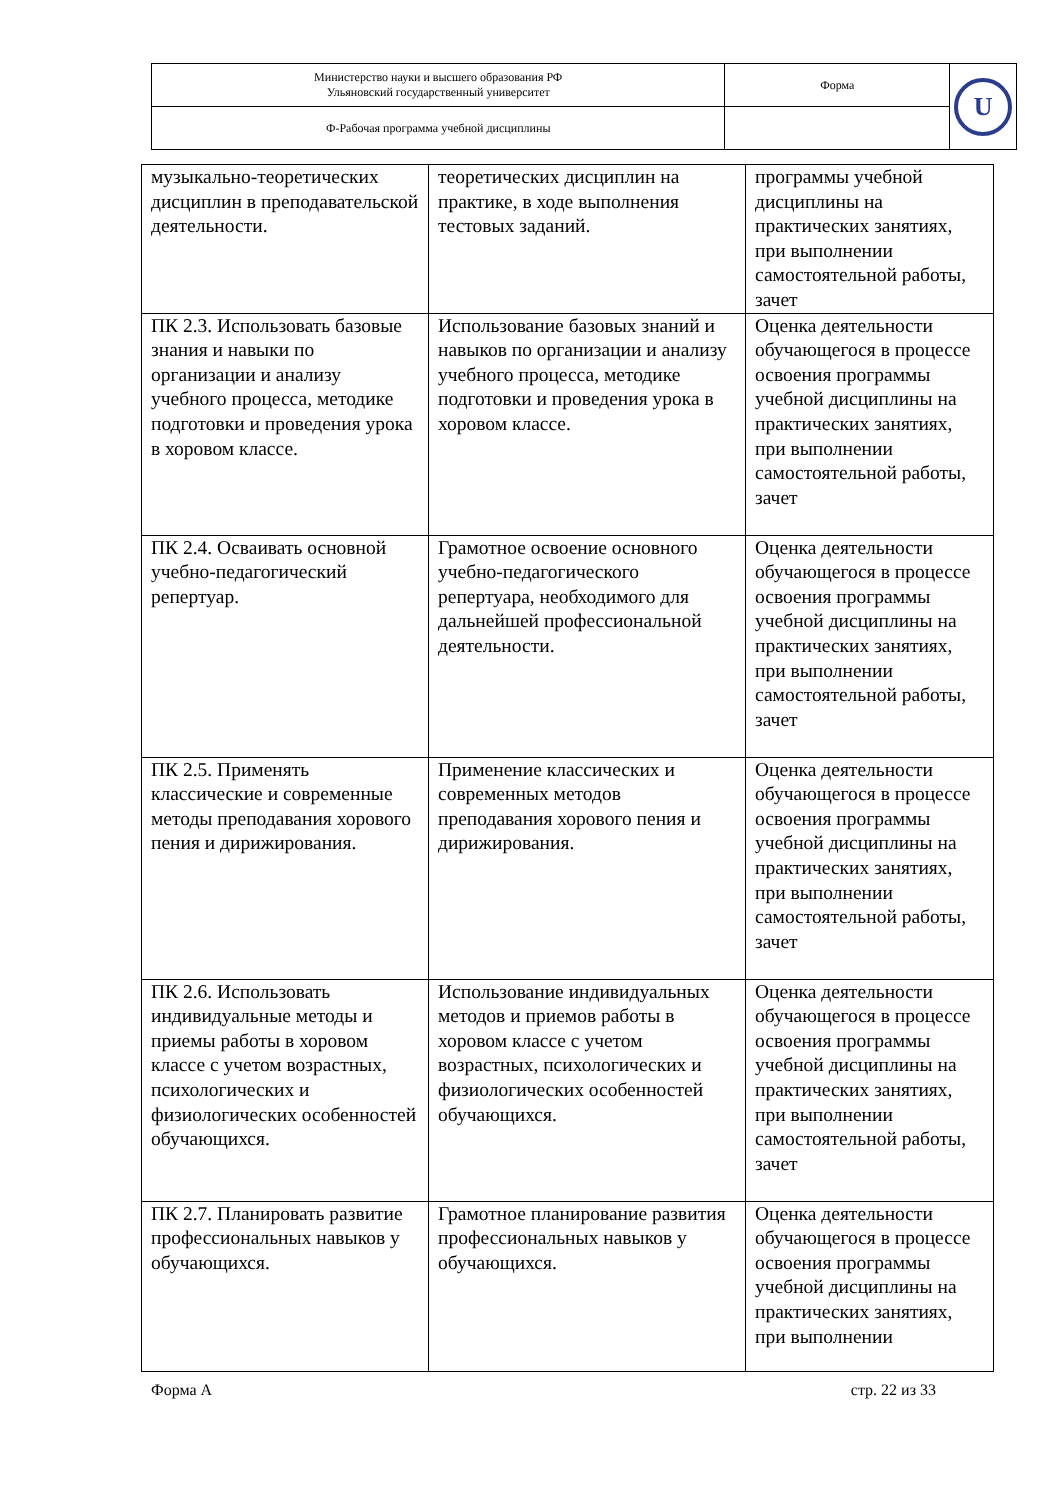| Министерство науки и высшего образования РФ Ульяновский государственный университет | Форма | U |
| Ф-Рабочая программа учебной дисциплины | | |
| музыкально-теоретических дисциплин в преподавательской деятельности. | теоретических дисциплин на практике, в ходе выполнения тестовых заданий. | программы учебной дисциплины на практических занятиях, при выполнении самостоятельной работы, зачет |
| ПК 2.3. Использовать базовые знания и навыки по организации и анализу учебного процесса, методике подготовки и проведения урока в хоровом классе. | Использование базовых знаний и навыков по организации и анализу учебного процесса, методике подготовки и проведения урока в хоровом классе. | Оценка деятельности обучающегося в процессе освоения программы учебной дисциплины на практических занятиях, при выполнении самостоятельной работы, зачет |
| ПК 2.4. Осваивать основной учебно-педагогический репертуар. | Грамотное освоение основного учебно-педагогического репертуара, необходимого для дальнейшей профессиональной деятельности. | Оценка деятельности обучающегося в процессе освоения программы учебной дисциплины на практических занятиях, при выполнении самостоятельной работы, зачет |
| ПК 2.5. Применять классические и современные методы преподавания хорового пения и дирижирования. | Применение классических и современных методов преподавания хорового пения и дирижирования. | Оценка деятельности обучающегося в процессе освоения программы учебной дисциплины на практических занятиях, при выполнении самостоятельной работы, зачет |
| ПК 2.6. Использовать индивидуальные методы и приемы работы в хоровом классе с учетом возрастных, психологических и физиологических особенностей обучающихся. | Использование индивидуальных методов и приемов работы в хоровом классе с учетом возрастных, психологических и физиологических особенностей обучающихся. | Оценка деятельности обучающегося в процессе освоения программы учебной дисциплины на практических занятиях, при выполнении самостоятельной работы, зачет |
| ПК 2.7. Планировать развитие профессиональных навыков у обучающихся. | Грамотное планирование развития профессиональных навыков у обучающихся. | Оценка деятельности обучающегося в процессе освоения программы учебной дисциплины на практических занятиях, при выполнении |
Форма А стр. 22 из 33